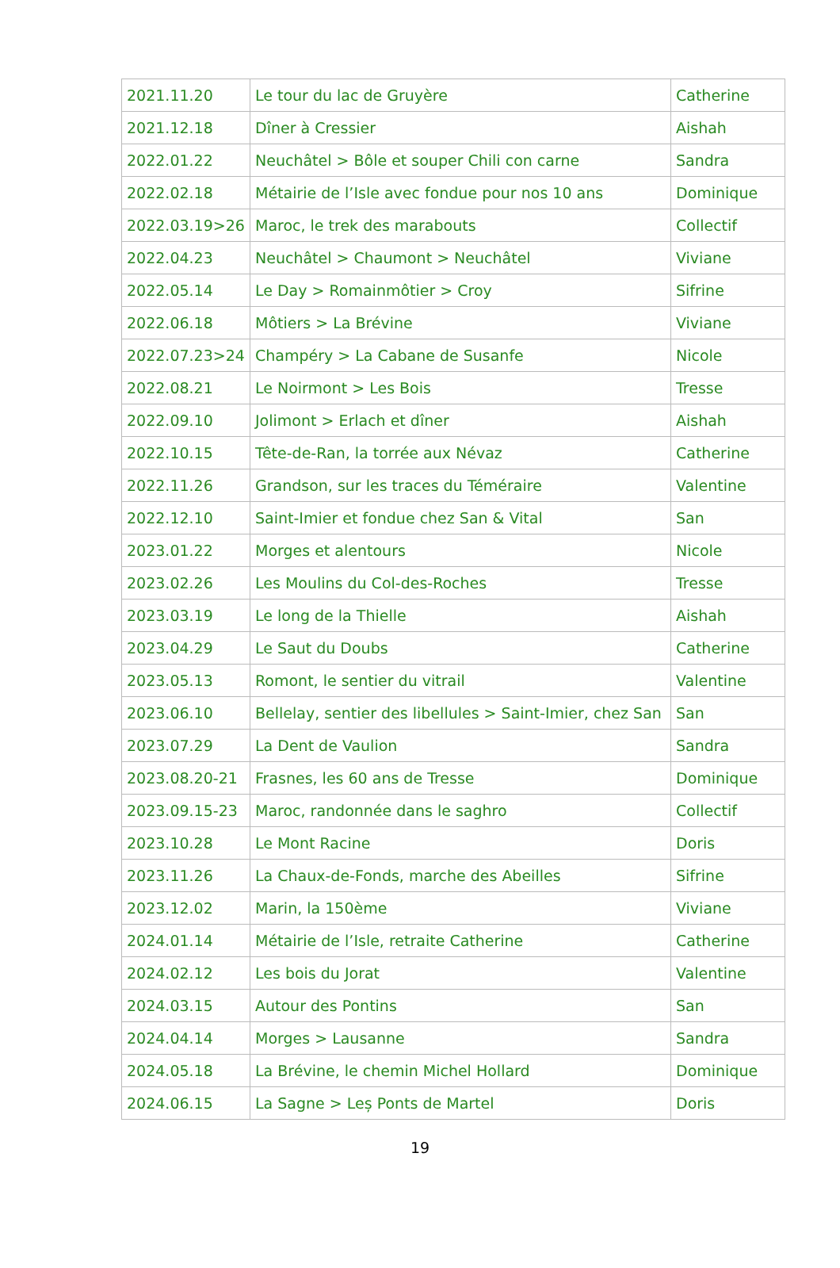| 2021.11.20 | Le tour du lac de Gruyère | Catherine |
| 2021.12.18 | Dîner à Cressier | Aishah |
| 2022.01.22 | Neuchâtel > Bôle et souper Chili con carne | Sandra |
| 2022.02.18 | Métairie de l’Isle avec fondue pour nos 10 ans | Dominique |
| 2022.03.19>26 | Maroc, le trek des marabouts | Collectif |
| 2022.04.23 | Neuchâtel > Chaumont > Neuchâtel | Viviane |
| 2022.05.14 | Le Day > Romainmôtier > Croy | Sifrine |
| 2022.06.18 | Môtiers > La Brévine | Viviane |
| 2022.07.23>24 | Champéry > La Cabane de Susanfe | Nicole |
| 2022.08.21 | Le Noirmont > Les Bois | Tresse |
| 2022.09.10 | Jolimont > Erlach et dîner | Aishah |
| 2022.10.15 | Tête-de-Ran, la torrée aux Névaz | Catherine |
| 2022.11.26 | Grandson, sur les traces du Téméraire | Valentine |
| 2022.12.10 | Saint-Imier et fondue chez San & Vital | San |
| 2023.01.22 | Morges et alentours | Nicole |
| 2023.02.26 | Les Moulins du Col-des-Roches | Tresse |
| 2023.03.19 | Le long de la Thielle | Aishah |
| 2023.04.29 | Le Saut du Doubs | Catherine |
| 2023.05.13 | Romont, le sentier du vitrail | Valentine |
| 2023.06.10 | Bellelay, sentier des libellules > Saint-Imier, chez San | San |
| 2023.07.29 | La Dent de Vaulion | Sandra |
| 2023.08.20-21 | Frasnes, les 60 ans de Tresse | Dominique |
| 2023.09.15-23 | Maroc, randonnée dans le saghro | Collectif |
| 2023.10.28 | Le Mont Racine | Doris |
| 2023.11.26 | La Chaux-de-Fonds, marche des Abeilles | Sifrine |
| 2023.12.02 | Marin, la 150ème | Viviane |
| 2024.01.14 | Métairie de l’Isle, retraite Catherine | Catherine |
| 2024.02.12 | Les bois du Jorat | Valentine |
| 2024.03.15 | Autour des Pontins | San |
| 2024.04.14 | Morges > Lausanne | Sandra |
| 2024.05.18 | La Brévine, le chemin Michel Hollard | Dominique |
| 2024.06.15 | La Sagne > Leș Ponts de Martel | Doris |
19